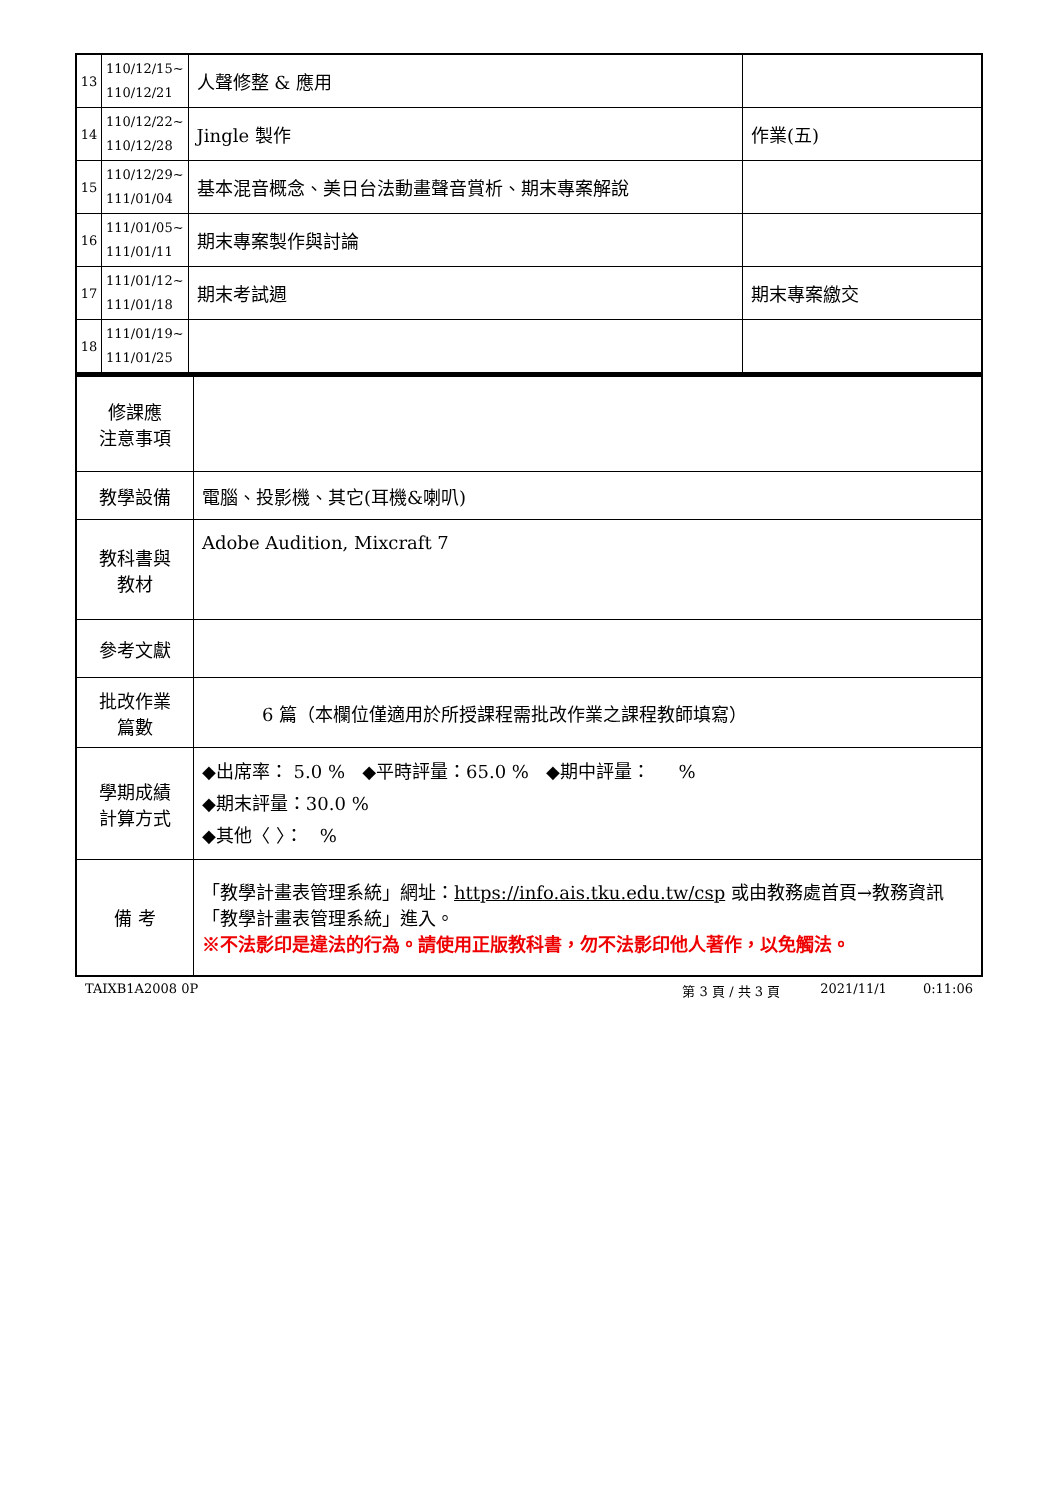| 13 | 110/12/15~ 110/12/21 | 人聲修整 & 應用 | |
| 14 | 110/12/22~ 110/12/28 | Jingle 製作 | 作業(五) |
| 15 | 110/12/29~ 111/01/04 | 基本混音概念、美日台法動畫聲音賞析、期末專案解說 | |
| 16 | 111/01/05~ 111/01/11 | 期末專案製作與討論 | |
| 17 | 111/01/12~ 111/01/18 | 期末考試週 | 期末專案繳交 |
| 18 | 111/01/19~ 111/01/25 | | |
| 修課應 注意事項 | |
| 教學設備 | 電腦、投影機、其它(耳機&喇叭) |
| 教科書與 教材 | Adobe Audition, Mixcraft 7 |
| 參考文獻 | |
| 批改作業 篇數 | 6 篇（本欄位僅適用於所授課程需批改作業之課程教師填寫） |
| 學期成績 計算方式 | ◆出席率： 5.0 % ◆平時評量：65.0 % ◆期中評量： % ◆期末評量：30.0 % ◆其他〈 〉： % |
| 備 考 | 「教學計畫表管理系統」網址： https://info.ais.tku.edu.tw/csp 或由教務處首頁→教務資訊「教學計畫表管理系統」進入。 ※不法影印是違法的行為。請使用正版教科書，勿不法影印他人著作，以免觸法。 |
TAIXB1A2008 0P 第 3 頁 / 共 3 頁 2021/11/1 0:11:06